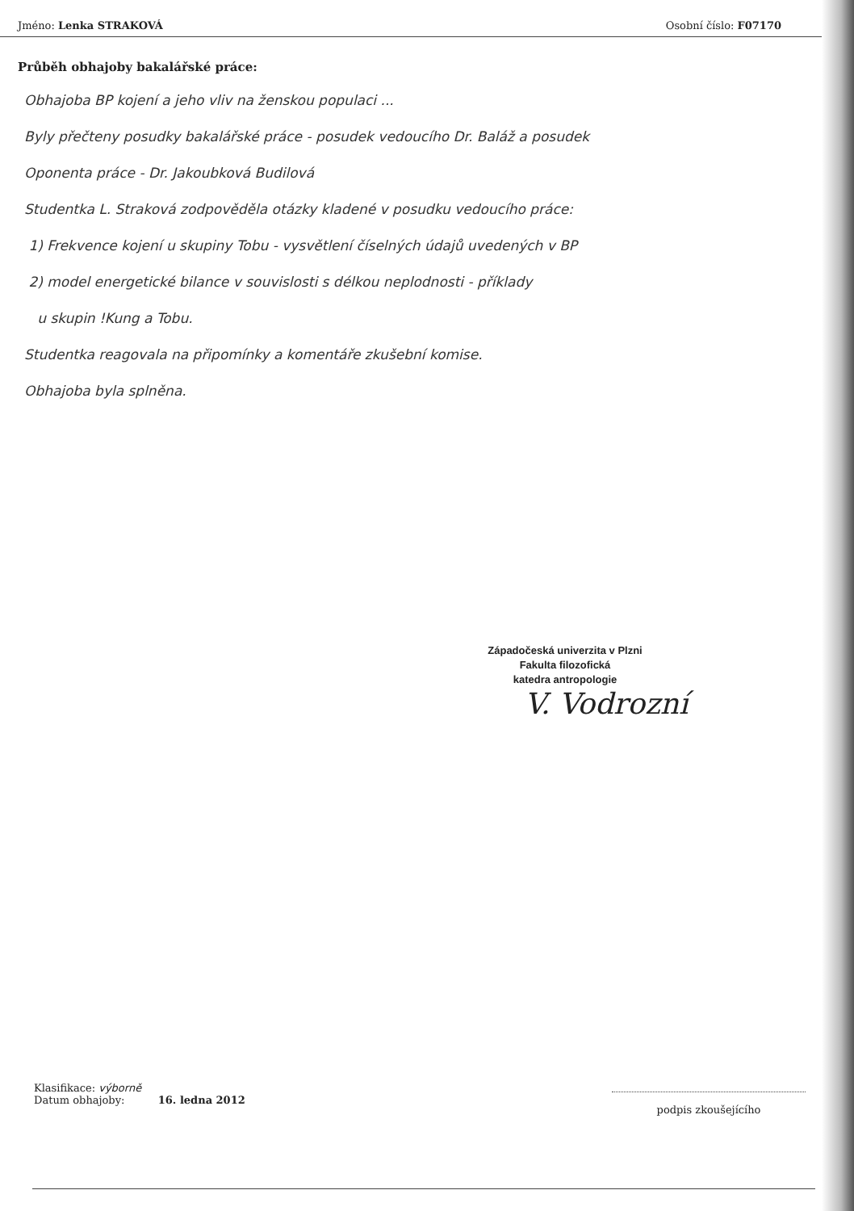Jméno: Lenka STRAKOVÁ Osobní číslo: F07170
Průběh obhajoby bakalářské práce:
Obhajoba BP kojení a jeho vliv na ženskou populaci ...
Byly přečteny posudky bakalářské práce - posudek vedoucího Dr. Baláž a posudek
Oponenta práce - Dr. Jakoubková Budilová
Studentka L. Straková zodpověděla otázky kladené v posudku vedoucího práce:
1) Frekvence kojení u skupiny Tobu - vysvětlení číselných údajů uvedených v BP
2) model energetické bilance v souvislosti s délkou neplodnosti - příklady
u skupin !Kung a Tobu.
Studentka reagovala na připomínky a komentáře zkušební komise.
Obhajoba byla splněna.
Západočeská univerzita v Plzni
Fakulta filozofická
katedra antropologie
V. Vodrozní
Klasifikace: výborně
Datum obhajoby: 16. ledna 2012
podpis zkoušejícího